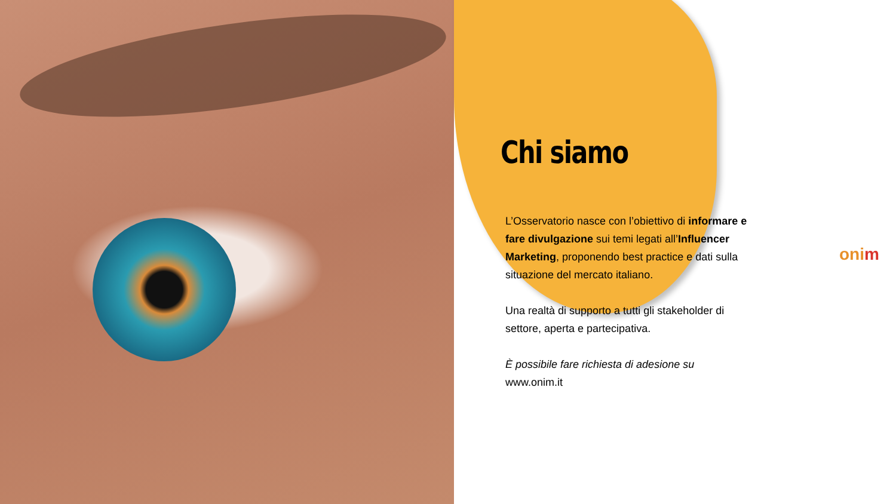Chi siamo
L’Osservatorio nasce con l’obiettivo di informare e fare divulgazione sui temi legati all’Influencer Marketing, proponendo best practice e dati sulla situazione del mercato italiano.
Una realtà di supporto a tutti gli stakeholder di settore, aperta e partecipativa.
È possibile fare richiesta di adesione su
www.onim.it
onim